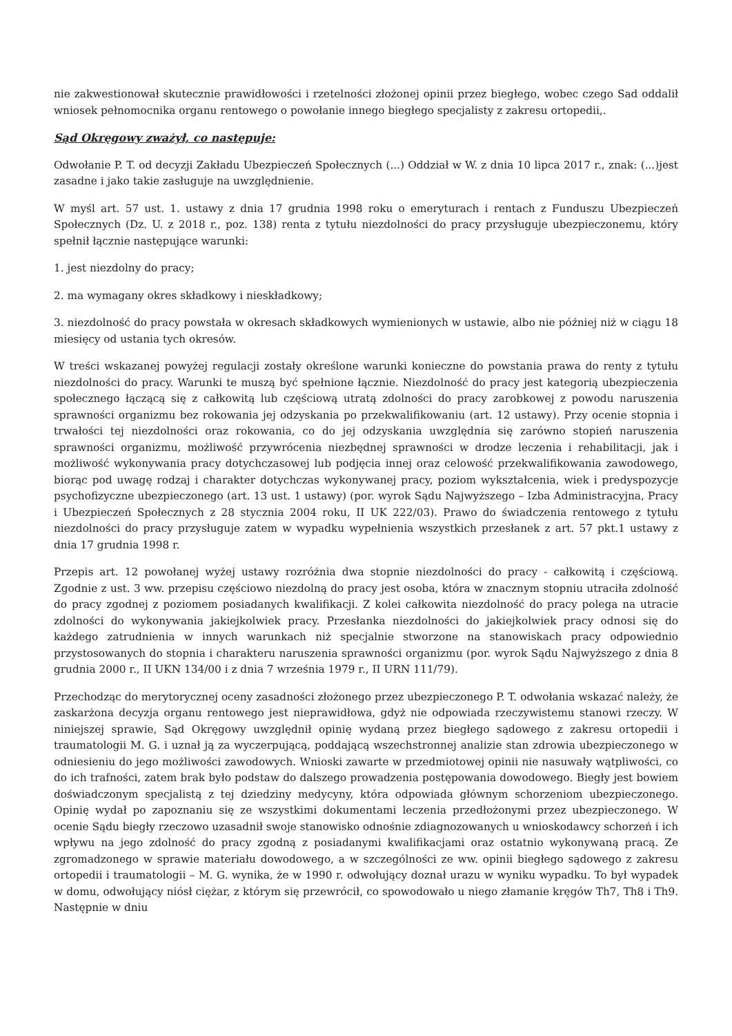nie zakwestionował skutecznie prawidłowości i rzetelności złożonej opinii przez biegłego, wobec czego Sad oddalił wniosek pełnomocnika organu rentowego o powołanie innego biegłego specjalisty z zakresu ortopedii,.
Sąd Okręgowy zważył, co następuje:
Odwołanie P. T. od decyzji Zakładu Ubezpieczeń Społecznych (...) Oddział w W. z dnia 10 lipca 2017 r., znak: (...)jest zasadne i jako takie zasługuje na uwzględnienie.
W myśl art. 57 ust. 1. ustawy z dnia 17 grudnia 1998 roku o emeryturach i rentach z Funduszu Ubezpieczeń Społecznych (Dz. U. z 2018 r., poz. 138) renta z tytułu niezdolności do pracy przysługuje ubezpieczonemu, który spełnił łącznie następujące warunki:
1. jest niezdolny do pracy;
2. ma wymagany okres składkowy i nieskładkowy;
3. niezdolność do pracy powstała w okresach składkowych wymienionych w ustawie, albo nie później niż w ciągu 18 miesięcy od ustania tych okresów.
W treści wskazanej powyżej regulacji zostały określone warunki konieczne do powstania prawa do renty z tytułu niezdolności do pracy. Warunki te muszą być spełnione łącznie. Niezdolność do pracy jest kategorią ubezpieczenia społecznego łączącą się z całkowitą lub częściową utratą zdolności do pracy zarobkowej z powodu naruszenia sprawności organizmu bez rokowania jej odzyskania po przekwalifikowaniu (art. 12 ustawy). Przy ocenie stopnia i trwałości tej niezdolności oraz rokowania, co do jej odzyskania uwzględnia się zarówno stopień naruszenia sprawności organizmu, możliwość przywrócenia niezbędnej sprawności w drodze leczenia i rehabilitacji, jak i możliwość wykonywania pracy dotychczasowej lub podjęcia innej oraz celowość przekwalifikowania zawodowego, biorąc pod uwagę rodzaj i charakter dotychczas wykonywanej pracy, poziom wykształcenia, wiek i predyspozycje psychofizyczne ubezpieczonego (art. 13 ust. 1 ustawy) (por. wyrok Sądu Najwyższego – Izba Administracyjna, Pracy i Ubezpieczeń Społecznych z 28 stycznia 2004 roku, II UK 222/03). Prawo do świadczenia rentowego z tytułu niezdolności do pracy przysługuje zatem w wypadku wypełnienia wszystkich przesłanek z art. 57 pkt.1 ustawy z dnia 17 grudnia 1998 r.
Przepis art. 12 powołanej wyżej ustawy rozróżnia dwa stopnie niezdolności do pracy - całkowitą i częściową. Zgodnie z ust. 3 ww. przepisu częściowo niezdolną do pracy jest osoba, która w znacznym stopniu utraciła zdolność do pracy zgodnej z poziomem posiadanych kwalifikacji. Z kolei całkowita niezdolność do pracy polega na utracie zdolności do wykonywania jakiejkolwiek pracy. Przesłanka niezdolności do jakiejkolwiek pracy odnosi się do każdego zatrudnienia w innych warunkach niż specjalnie stworzone na stanowiskach pracy odpowiednio przystosowanych do stopnia i charakteru naruszenia sprawności organizmu (por. wyrok Sądu Najwyższego z dnia 8 grudnia 2000 r., II UKN 134/00 i z dnia 7 września 1979 r., II URN 111/79).
Przechodząc do merytorycznej oceny zasadności złożonego przez ubezpieczonego P. T. odwołania wskazać należy, że zaskarżona decyzja organu rentowego jest nieprawidłowa, gdyż nie odpowiada rzeczywistemu stanowi rzeczy. W niniejszej sprawie, Sąd Okręgowy uwzględnił opinię wydaną przez biegłego sądowego z zakresu ortopedii i traumatologii M. G. i uznał ją za wyczerpującą, poddającą wszechstronnej analizie stan zdrowia ubezpieczonego w odniesieniu do jego możliwości zawodowych. Wnioski zawarte w przedmiotowej opinii nie nasuwały wątpliwości, co do ich trafności, zatem brak było podstaw do dalszego prowadzenia postępowania dowodowego. Biegły jest bowiem doświadczonym specjalistą z tej dziedziny medycyny, która odpowiada głównym schorzeniom ubezpieczonego. Opinię wydał po zapoznaniu się ze wszystkimi dokumentami leczenia przedłożonymi przez ubezpieczonego. W ocenie Sądu biegły rzeczowo uzasadnił swoje stanowisko odnośnie zdiagnozowanych u wnioskodawcy schorzeń i ich wpływu na jego zdolność do pracy zgodną z posiadanymi kwalifikacjami oraz ostatnio wykonywaną pracą. Ze zgromadzonego w sprawie materiału dowodowego, a w szczególności ze ww. opinii biegłego sądowego z zakresu ortopedii i traumatologii – M. G. wynika, że w 1990 r. odwołujący doznał urazu w wyniku wypadku. To był wypadek w domu, odwołujący niósł ciężar, z którym się przewrócił, co spowodowało u niego złamanie kręgów Th7, Th8 i Th9. Następnie w dniu